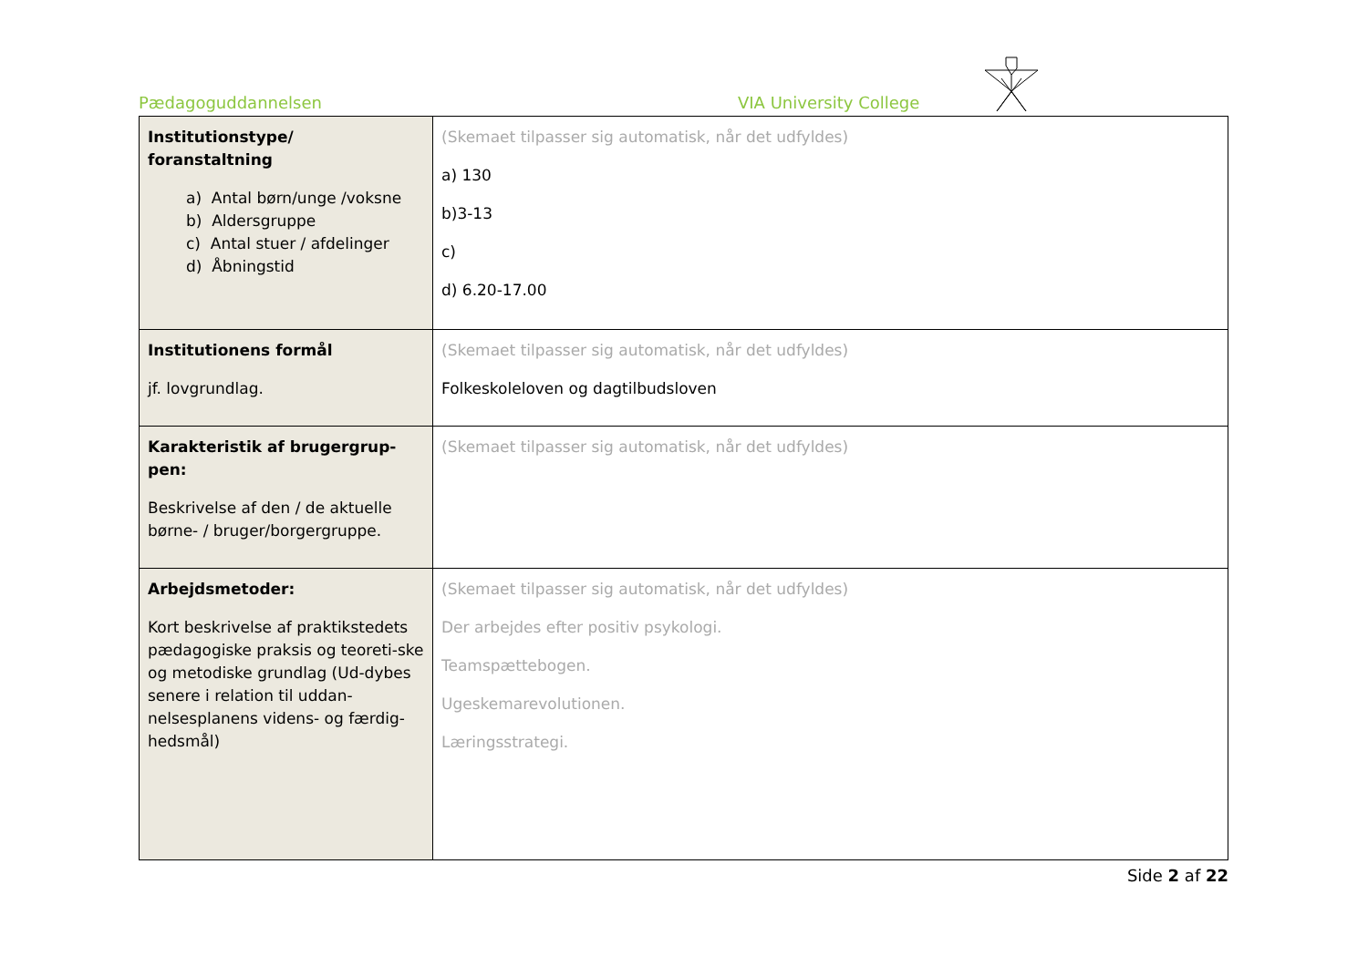Pædagoguddannelsen VIA University College
| Institutionstype/ foranstaltning a) Antal børn/unge /voksne b) Aldersgruppe c) Antal stuer / afdelinger d) Åbningstid | (Skemaet tilpasser sig automatisk, når det udfyldes) a) 130 b)3-13 c) d) 6.20-17.00 |
| Institutionens formål jf. lovgrundlag. | (Skemaet tilpasser sig automatisk, når det udfyldes) Folkeskoleloven og dagtilbudsloven |
| Karakteristik af brugergrup- pen: Beskrivelse af den / de aktuelle børne- / bruger/borgergruppe. | (Skemaet tilpasser sig automatisk, når det udfyldes) |
| Arbejdsmetoder: Kort beskrivelse af praktikstedets pædagogiske praksis og teoreti-ske og metodiske grundlag (Ud-dybes senere i relation til uddan-nelsesplanens videns- og færdig-hedsmål) | (Skemaet tilpasser sig automatisk, når det udfyldes) Der arbejdes efter positiv psykologi. Teamspættebogen. Ugeskemarevolutionen. Læringsstrategi. |
Side 2 af 22